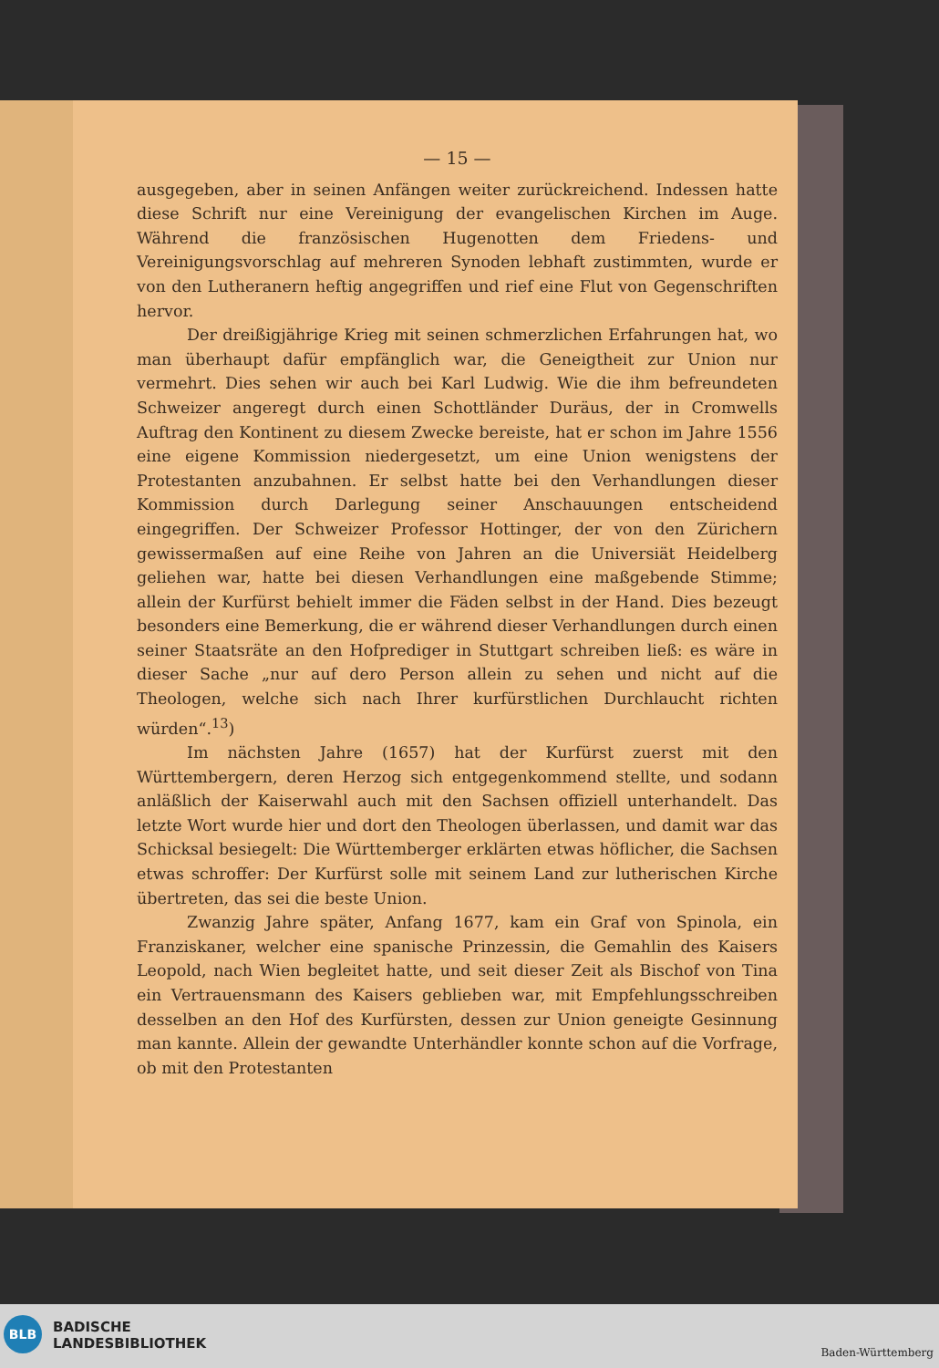— 15 —
ausgegeben, aber in seinen Anfängen weiter zurückreichend. Indessen hatte diese Schrift nur eine Vereinigung der evangelischen Kirchen im Auge. Während die französischen Hugenotten dem Friedens- und Vereinigungsvorschlag auf mehreren Synoden lebhaft zustimmten, wurde er von den Lutheranern heftig angegriffen und rief eine Flut von Gegenschriften hervor.
Der dreißigjährige Krieg mit seinen schmerzlichen Erfahrungen hat, wo man überhaupt dafür empfänglich war, die Geneigtheit zur Union nur vermehrt. Dies sehen wir auch bei Karl Ludwig. Wie die ihm befreundeten Schweizer angeregt durch einen Schottländer Duräus, der in Cromwells Auftrag den Kontinent zu diesem Zwecke bereiste, hat er schon im Jahre 1556 eine eigene Kommission niedergesetzt, um eine Union wenigstens der Protestanten anzubahnen. Er selbst hatte bei den Verhandlungen dieser Kommission durch Darlegung seiner Anschauungen entscheidend eingegriffen. Der Schweizer Professor Hottinger, der von den Zürichern gewissermaßen auf eine Reihe von Jahren an die Universiät Heidelberg geliehen war, hatte bei diesen Verhandlungen eine maßgebende Stimme; allein der Kurfürst behielt immer die Fäden selbst in der Hand. Dies bezeugt besonders eine Bemerkung, die er während dieser Verhandlungen durch einen seiner Staatsräte an den Hofprediger in Stuttgart schreiben ließ: es wäre in dieser Sache „nur auf dero Person allein zu sehen und nicht auf die Theologen, welche sich nach Ihrer kurfürstlichen Durchlaucht richten würden“.<sup>13</sup>)
Im nächsten Jahre (1657) hat der Kurfürst zuerst mit den Württembergern, deren Herzog sich entgegenkommend stellte, und sodann anläßlich der Kaiserwahl auch mit den Sachsen offiziell unterhandelt. Das letzte Wort wurde hier und dort den Theologen überlassen, und damit war das Schicksal besiegelt: Die Württemberger erklärten etwas höflicher, die Sachsen etwas schroffer: Der Kurfürst solle mit seinem Land zur lutherischen Kirche übertreten, das sei die beste Union.
Zwanzig Jahre später, Anfang 1677, kam ein Graf von Spinola, ein Franziskaner, welcher eine spanische Prinzessin, die Gemahlin des Kaisers Leopold, nach Wien begleitet hatte, und seit dieser Zeit als Bischof von Tina ein Vertrauensmann des Kaisers geblieben war, mit Empfehlungsschreiben desselben an den Hof des Kurfürsten, dessen zur Union geneigte Gesinnung man kannte. Allein der gewandte Unterhändler konnte schon auf die Vorfrage, ob mit den Protestanten
BLB
BADISCHE
LANDESBIBLIOTHEK
Baden-Württemberg